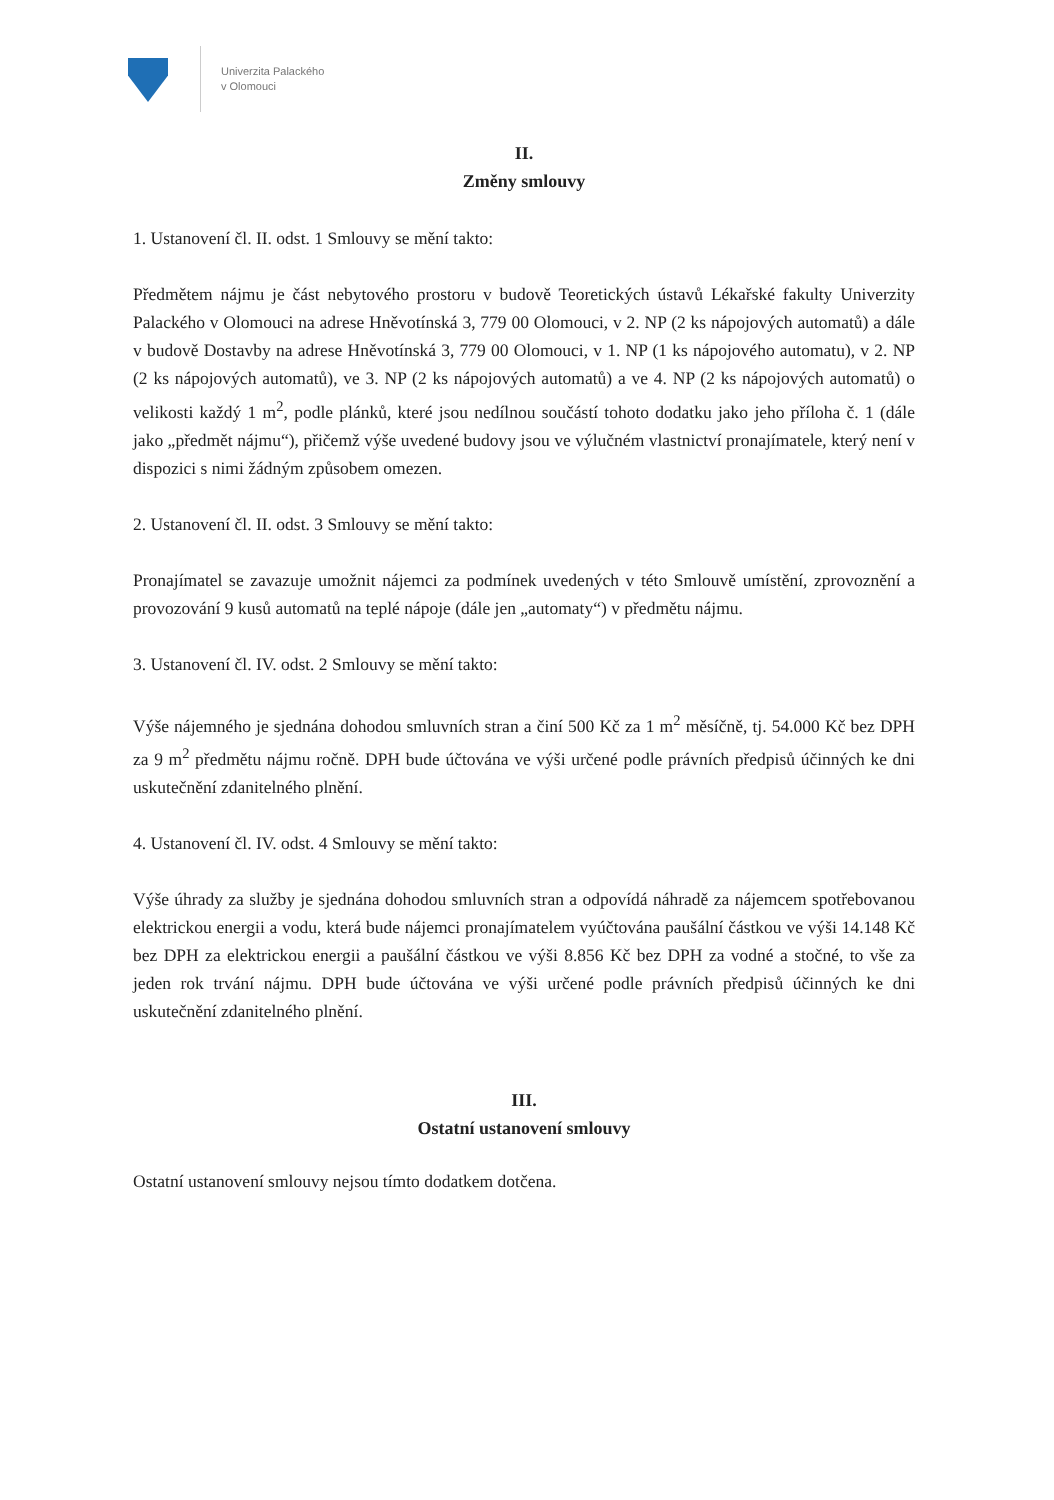Univerzita Palackého
v Olomouci
II.
Změny smlouvy
1. Ustanovení čl. II. odst. 1 Smlouvy se mění takto:
Předmětem nájmu je část nebytového prostoru v budově Teoretických ústavů Lékařské fakulty Univerzity Palackého v Olomouci na adrese Hněvotínská 3, 779 00 Olomouci, v 2. NP (2 ks nápojových automatů) a dále v budově Dostavby na adrese Hněvotínská 3, 779 00 Olomouci, v 1. NP (1 ks nápojového automatu), v 2. NP (2 ks nápojových automatů), ve 3. NP (2 ks nápojových automatů) a ve 4. NP (2 ks nápojových automatů) o velikosti každý 1 m<sup>2</sup>, podle plánků, které jsou nedílnou součástí tohoto dodatku jako jeho příloha č. 1 (dále jako „předmět nájmu“), přičemž výše uvedené budovy jsou ve výlučném vlastnictví pronajímatele, který není v dispozici s nimi žádným způsobem omezen.
2. Ustanovení čl. II. odst. 3 Smlouvy se mění takto:
Pronajímatel se zavazuje umožnit nájemci za podmínek uvedených v této Smlouvě umístění, zprovoznění a provozování 9 kusů automatů na teplé nápoje (dále jen „automaty“) v předmětu nájmu.
3. Ustanovení čl. IV. odst. 2 Smlouvy se mění takto:
Výše nájemného je sjednána dohodou smluvních stran a činí 500 Kč za 1 m<sup>2</sup> měsíčně, tj. 54.000 Kč bez DPH za 9 m<sup>2</sup> předmětu nájmu ročně. DPH bude účtována ve výši určené podle právních předpisů účinných ke dni uskutečnění zdanitelného plnění.
4. Ustanovení čl. IV. odst. 4 Smlouvy se mění takto:
Výše úhrady za služby je sjednána dohodou smluvních stran a odpovídá náhradě za nájemcem spotřebovanou elektrickou energii a vodu, která bude nájemci pronajímatelem vyúčtována paušální částkou ve výši 14.148 Kč bez DPH za elektrickou energii a paušální částkou ve výši 8.856 Kč bez DPH za vodné a stočné, to vše za jeden rok trvání nájmu. DPH bude účtována ve výši určené podle právních předpisů účinných ke dni uskutečnění zdanitelného plnění.
III.
Ostatní ustanovení smlouvy
Ostatní ustanovení smlouvy nejsou tímto dodatkem dotčena.